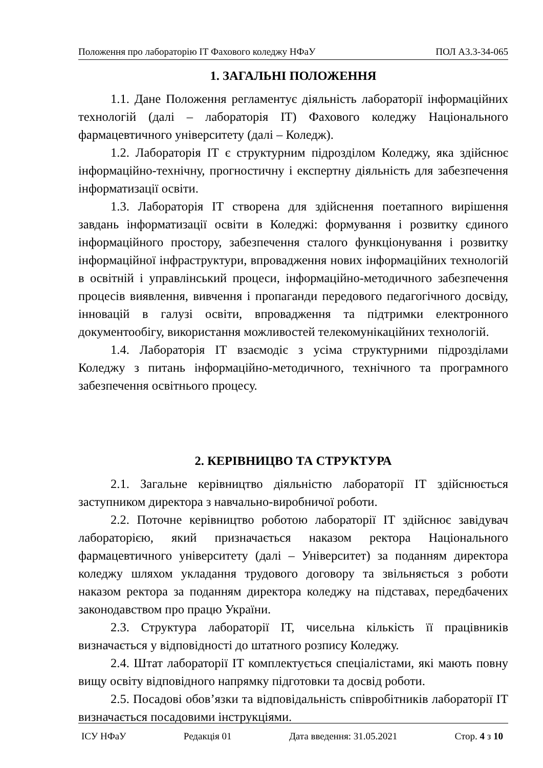Положення про лабораторію ІТ Фахового коледжу НФаУ ПОЛ А3.3-34-065
1. ЗАГАЛЬНІ ПОЛОЖЕННЯ
1.1. Дане Положення регламентує діяльність лабораторії інформаційних технологій (далі – лабораторія ІТ) Фахового коледжу Національного фармацевтичного університету (далі – Коледж).
1.2. Лабораторія ІТ є структурним підрозділом Коледжу, яка здійснює інформаційно-технічну, прогностичну і експертну діяльність для забезпечення інформатизації освіти.
1.3. Лабораторія ІТ створена для здійснення поетапного вирішення завдань інформатизації освіти в Коледжі: формування і розвитку єдиного інформаційного простору, забезпечення сталого функціонування і розвитку інформаційної інфраструктури, впровадження нових інформаційних технологій в освітній і управлінський процеси, інформаційно-методичного забезпечення процесів виявлення, вивчення і пропаганди передового педагогічного досвіду, інновацій в галузі освіти, впровадження та підтримки електронного документообігу, використання можливостей телекомунікаційних технологій.
1.4. Лабораторія ІТ взаємодіє з усіма структурними підрозділами Коледжу з питань інформаційно-методичного, технічного та програмного забезпечення освітнього процесу.
2. КЕРІВНИЦВО ТА СТРУКТУРА
2.1. Загальне керівництво діяльністю лабораторії ІТ здійснюється заступником директора з навчально-виробничої роботи.
2.2. Поточне керівництво роботою лабораторії ІТ здійснює завідувач лабораторією, який призначається наказом ректора Національного фармацевтичного університету (далі – Університет) за поданням директора коледжу шляхом укладання трудового договору та звільняється з роботи наказом ректора за поданням директора коледжу на підставах, передбачених законодавством про працю України.
2.3. Структура лабораторії ІТ, чисельна кількість її працівників визначається у відповідності до штатного розпису Коледжу.
2.4. Штат лабораторії ІТ комплектується спеціалістами, які мають повну вищу освіту відповідного напрямку підготовки та досвід роботи.
2.5. Посадові обов’язки та відповідальність співробітників лабораторії ІТ визначається посадовими інструкціями.
ІСУ НФаУ Редакція 01 Дата введення: 31.05.2021 Стор. 4 з 10